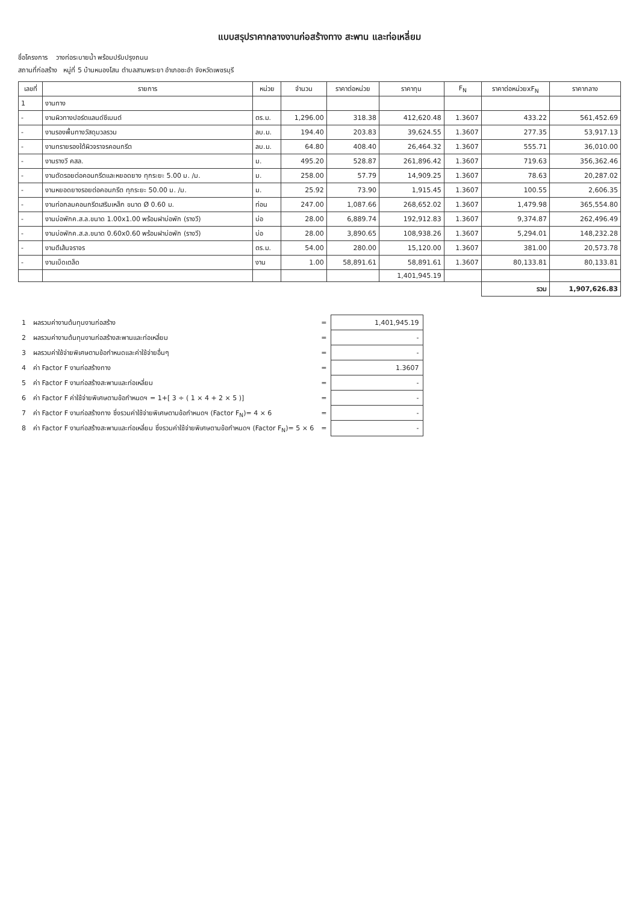แบบสรุปราคากลางงานก่อสร้างทาง สะพาน และท่อเหลี่ยม
ชื่อโครงการ วางท่อระบายน้ำ พร้อมปรับปรุงถนน
สถานที่ก่อสร้าง หมู่ที่ 5 บ้านหนองโสน ตำบลสามพระยา อำเภอชะอำ จังหวัดเพชรบุรี
| เลขที่ | รายการ | หน่วย | จำนวน | ราคาต่อหน่วย | ราคาทุน | F<sub>N</sub> | ราคาต่อหน่วยxF<sub>N</sub> | ราคากลาง |
| --- | --- | --- | --- | --- | --- | --- | --- | --- |
| 1 | งานทาง | | | | | | | |
| - | งานผิวทางปอร์ตแลนด์ซีเมนต์ | ตร.ม. | 1,296.00 | 318.38 | 412,620.48 | 1.3607 | 433.22 | 561,452.69 |
| - | งานรองพื้นทางวัสดุมวลรวม | ลบ.ม. | 194.40 | 203.83 | 39,624.55 | 1.3607 | 277.35 | 53,917.13 |
| - | งานทรายรองใต้ผิวจราจรคอนกรีต | ลบ.ม. | 64.80 | 408.40 | 26,464.32 | 1.3607 | 555.71 | 36,010.00 |
| - | งานรางวี คสล. | ม. | 495.20 | 528.87 | 261,896.42 | 1.3607 | 719.63 | 356,362.46 |
| - | งานตัดรอยต่อคอนกรีตและหยอดยาง ทุกระยะ 5.00 ม. /ม. | ม. | 258.00 | 57.79 | 14,909.25 | 1.3607 | 78.63 | 20,287.02 |
| - | งานหยอดยางรอยต่อคอนกรีต ทุกระยะ 50.00 ม. /ม. | ม. | 25.92 | 73.90 | 1,915.45 | 1.3607 | 100.55 | 2,606.35 |
| - | งานท่อกลมคอนกรีตเสริมเหล็ก ขนาด Ø 0.60 ม. | ท่อน | 247.00 | 1,087.66 | 268,652.02 | 1.3607 | 1,479.98 | 365,554.80 |
| - | งานบ่อพักค.ส.ล.ขนาด 1.00x1.00 พร้อมฝาบ่อพัก (รางวี) | บ่อ | 28.00 | 6,889.74 | 192,912.83 | 1.3607 | 9,374.87 | 262,496.49 |
| - | งานบ่อพักค.ส.ล.ขนาด 0.60x0.60 พร้อมฝาบ่อพัก (รางวี) | บ่อ | 28.00 | 3,890.65 | 108,938.26 | 1.3607 | 5,294.01 | 148,232.28 |
| - | งานตีเส้นจราจร | ตร.ม. | 54.00 | 280.00 | 15,120.00 | 1.3607 | 381.00 | 20,573.78 |
| - | งานเบ็ดเตล็ด | งาน | 1.00 | 58,891.61 | 58,891.61 | 1.3607 | 80,133.81 | 80,133.81 |
| | | | | | 1,401,945.19 | | | |
| | | | | | | | รวม | 1,907,626.83 |
| 1 | ผลรวมค่างานต้นทุนงานก่อสร้าง | = | 1,401,945.19 |
| 2 | ผลรวมค่างานต้นทุนงานก่อสร้างสะพานและท่อเหลี่ยม | = | - |
| 3 | ผลรวมค่าใช้จ่ายพิเศษตามข้อกำหนดและค่าใช้จ่ายอื่นๆ | = | - |
| 4 | ค่า Factor F งานก่อสร้างทาง | = | 1.3607 |
| 5 | ค่า Factor F งานก่อสร้างสะพานและท่อเหลี่ยม | = | - |
| 6 | ค่า Factor F ค่าใช้จ่ายพิเศษตามข้อกำหนดฯ = 1+[ 3 ÷ ( 1 × 4 + 2 × 5 )] | = | - |
| 7 | ค่า Factor F งานก่อสร้างทาง ซึ่งรวมค่าใช้จ่ายพิเศษตามข้อกำหนดฯ (Factor F<sub>N</sub>)= 4 × 6 | = | - |
| 8 | ค่า Factor F งานก่อสร้างสะพานและท่อเหลี่ยม ซึ่งรวมค่าใช้จ่ายพิเศษตามข้อกำหนดฯ (Factor F<sub>N</sub>)= 5 × 6 | = | - |